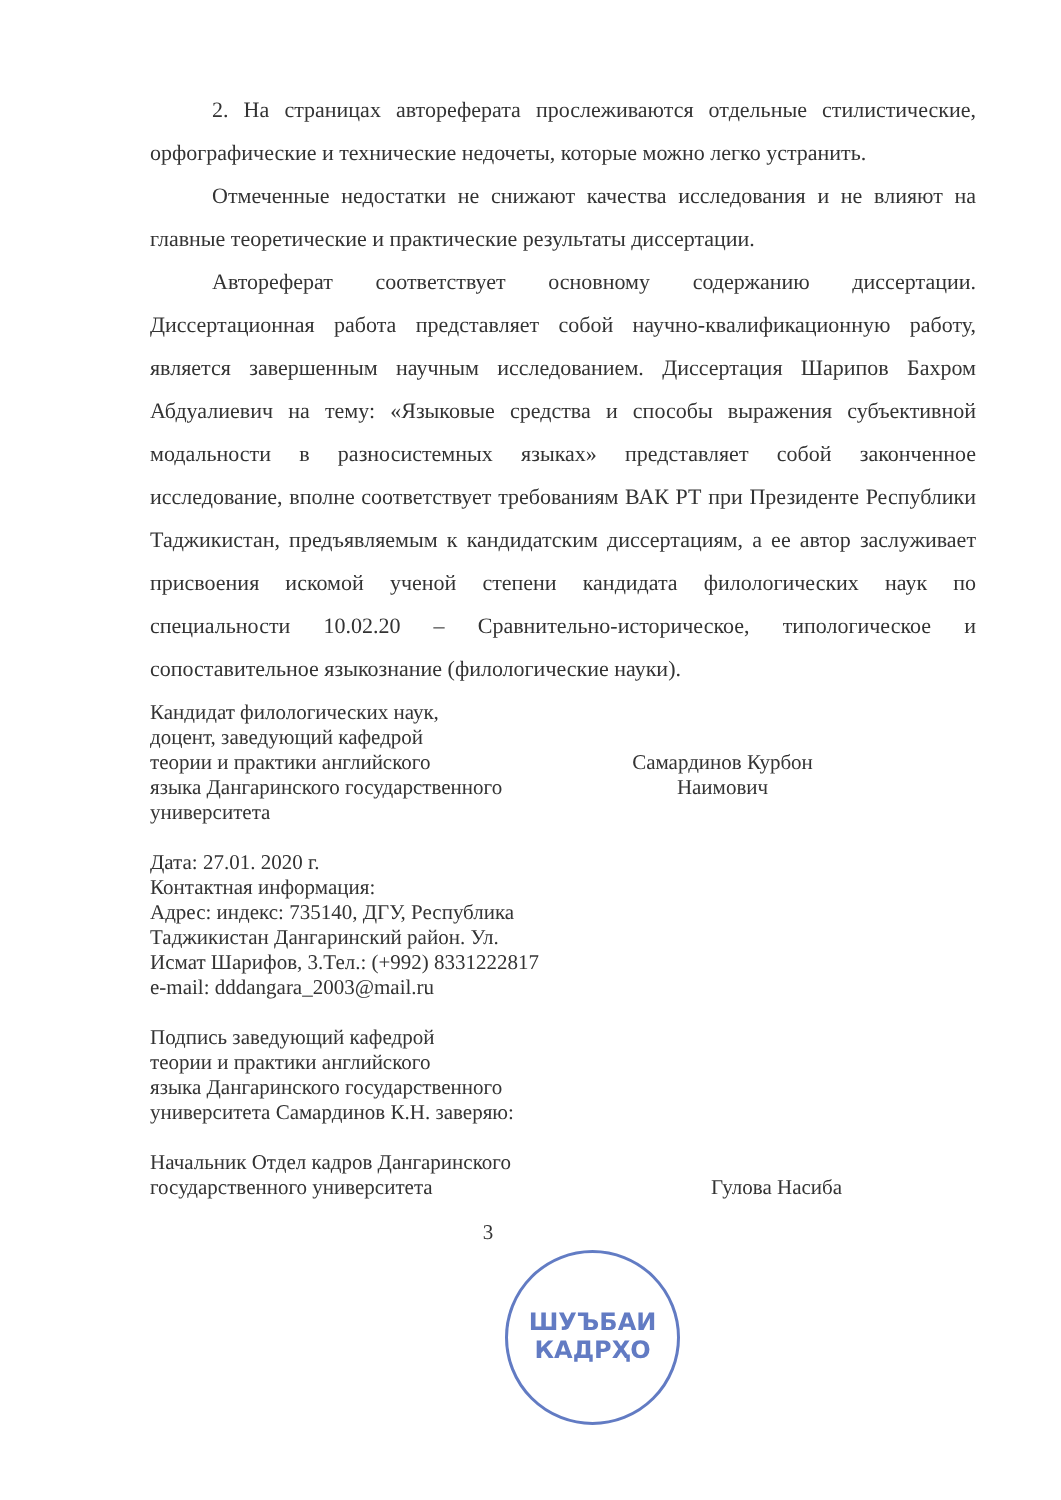2. На страницах автореферата прослеживаются отдельные стилистические, орфографические и технические недочеты, которые можно легко устранить.
Отмеченные недостатки не снижают качества исследования и не влияют на главные теоретические и практические результаты диссертации.
Автореферат соответствует основному содержанию диссертации. Диссертационная работа представляет собой научно-квалификационную работу, является завершенным научным исследованием. Диссертация Шарипов Бахром Абдуалиевич на тему: «Языковые средства и способы выражения субъективной модальности в разносистемных языках» представляет собой законченное исследование, вполне соответствует требованиям ВАК РТ при Президенте Республики Таджикистан, предъявляемым к кандидатским диссертациям, а ее автор заслуживает присвоения искомой ученой степени кандидата филологических наук по специальности 10.02.20 – Сравнительно-историческое, типологическое и сопоставительное языкознание (филологические науки).
Кандидат филологических наук,
доцент, заведующий кафедрой
теории и практики английского
языка Дангаринского государственного
университета
Самардинов Курбон
Наимович
Дата: 27.01. 2020 г.
Контактная информация:
Адрес: индекс: 735140, ДГУ, Республика
Таджикистан Дангаринский район. Ул.
Исмат Шарифов, 3.Тел.: (+992) 8331222817
e-mail: dddangara_2003@mail.ru
Подпись заведующий кафедрой
теории и практики английского
языка Дангаринского государственного
университета Самардинов К.Н. заверяю:
Начальник Отдел кадров Дангаринского
государственного университета
Гулова Насиба
3
ШУЪБАИ
КАДРҲО